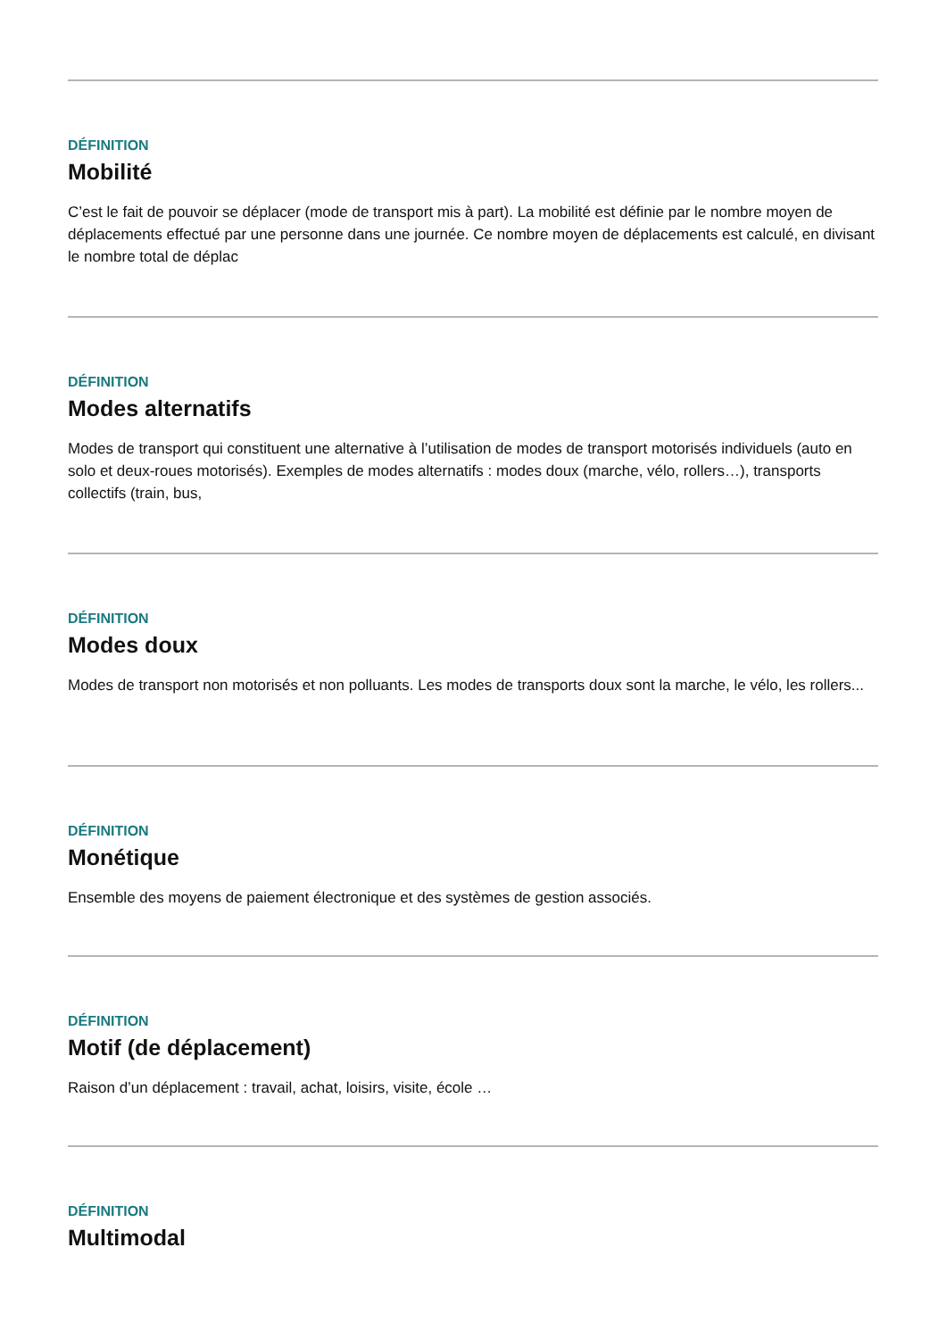DÉFINITION
Mobilité
C’est le fait de pouvoir se déplacer (mode de transport mis à part). La mobilité est définie par le nombre moyen de déplacements effectué par une personne dans une journée. Ce nombre moyen de déplacements est calculé, en divisant le nombre total de déplac
DÉFINITION
Modes alternatifs
Modes de transport qui constituent une alternative à l’utilisation de modes de transport motorisés individuels (auto en solo et deux-roues motorisés). Exemples de modes alternatifs : modes doux (marche, vélo, rollers…), transports collectifs (train, bus,
DÉFINITION
Modes doux
Modes de transport non motorisés et non polluants. Les modes de transports doux sont la marche, le vélo, les rollers...
DÉFINITION
Monétique
Ensemble des moyens de paiement électronique et des systèmes de gestion associés.
DÉFINITION
Motif (de déplacement)
Raison d’un déplacement : travail, achat, loisirs, visite, école …
DÉFINITION
Multimodal